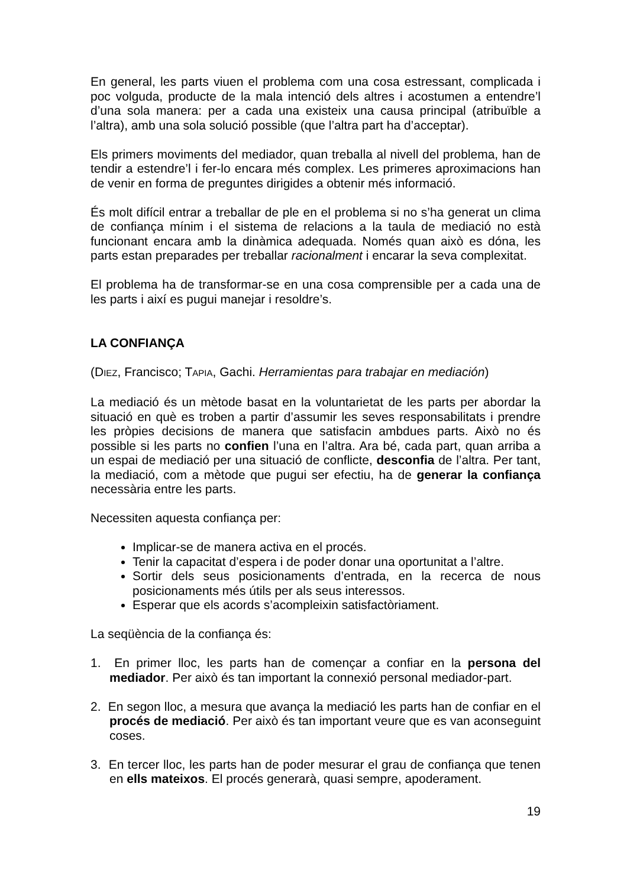En general, les parts viuen el problema com una cosa estressant, complicada i poc volguda, producte de la mala intenció dels altres i acostumen a entendre’l d’una sola manera: per a cada una existeix una causa principal (atribuïble a l’altra), amb una sola solució possible (que l’altra part ha d’acceptar).
Els primers moviments del mediador, quan treballa al nivell del problema, han de tendir a estendre’l i fer-lo encara més complex. Les primeres aproximacions han de venir en forma de preguntes dirigides a obtenir més informació.
És molt difícil entrar a treballar de ple en el problema si no s’ha generat un clima de confiança mínim i el sistema de relacions a la taula de mediació no està funcionant encara amb la dinàmica adequada. Només quan això es dóna, les parts estan preparades per treballar racionalment i encarar la seva complexitat.
El problema ha de transformar-se en una cosa comprensible per a cada una de les parts i així es pugui manejar i resoldre’s.
LA CONFIANÇA
(DIEZ, Francisco; TAPIA, Gachi. Herramientas para trabajar en mediación)
La mediació és un mètode basat en la voluntarietat de les parts per abordar la situació en què es troben a partir d’assumir les seves responsabilitats i prendre les pròpies decisions de manera que satisfacin ambdues parts. Això no és possible si les parts no confien l’una en l’altra. Ara bé, cada part, quan arriba a un espai de mediació per una situació de conflicte, desconfia de l’altra. Per tant, la mediació, com a mètode que pugui ser efectiu, ha de generar la confiança necessària entre les parts.
Necessiten aquesta confiança per:
Implicar-se de manera activa en el procés.
Tenir la capacitat d’espera i de poder donar una oportunitat a l’altre.
Sortir dels seus posicionaments d’entrada, en la recerca de nous posicionaments més útils per als seus interessos.
Esperar que els acords s’acompleixin satisfactòriament.
La seqüència de la confiança és:
1. En primer lloc, les parts han de començar a confiar en la persona del mediador. Per això és tan important la connexió personal mediador-part.
2. En segon lloc, a mesura que avança la mediació les parts han de confiar en el procés de mediació. Per això és tan important veure que es van aconseguint coses.
3. En tercer lloc, les parts han de poder mesurar el grau de confiança que tenen en ells mateixos. El procés generarà, quasi sempre, apoderament.
19